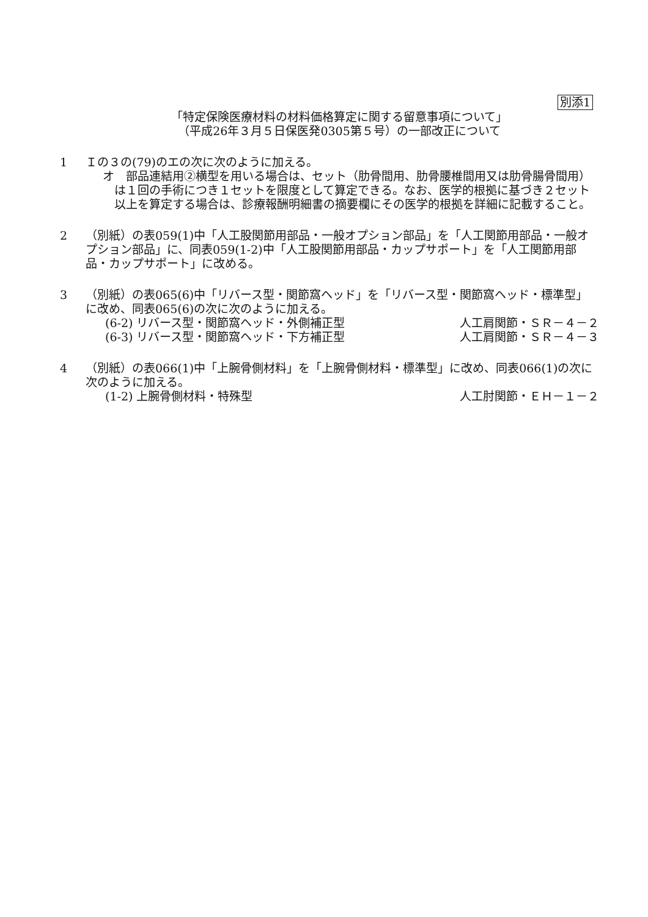別添1
「特定保険医療材料の材料価格算定に関する留意事項について」
（平成26年３月５日保医発0305第５号）の一部改正について
1 Ｉの３の(79)のエの次に次のように加える。
オ　部品連結用②横型を用いる場合は、セット（肋骨間用、肋骨腰椎間用又は肋骨腸骨間用）は１回の手術につき１セットを限度として算定できる。なお、医学的根拠に基づき２セット以上を算定する場合は、診療報酬明細書の摘要欄にその医学的根拠を詳細に記載すること。
2 （別紙）の表059(1)中「人工股関節用部品・一般オプション部品」を「人工関節用部品・一般オプション部品」に、同表059(1-2)中「人工股関節用部品・カップサポート」を「人工関節用部品・カップサポート」に改める。
3 （別紙）の表065(6)中「リバース型・関節窩ヘッド」を「リバース型・関節窩ヘッド・標準型」に改め、同表065(6)の次に次のように加える。
(6-2) リバース型・関節窩ヘッド・外側補正型 人工肩関節・ＳＲ－４－２
(6-3) リバース型・関節窩ヘッド・下方補正型 人工肩関節・ＳＲ－４－３
4 （別紙）の表066(1)中「上腕骨側材料」を「上腕骨側材料・標準型」に改め、同表066(1)の次に次のように加える。
(1-2) 上腕骨側材料・特殊型 人工肘関節・ＥＨ－１－２